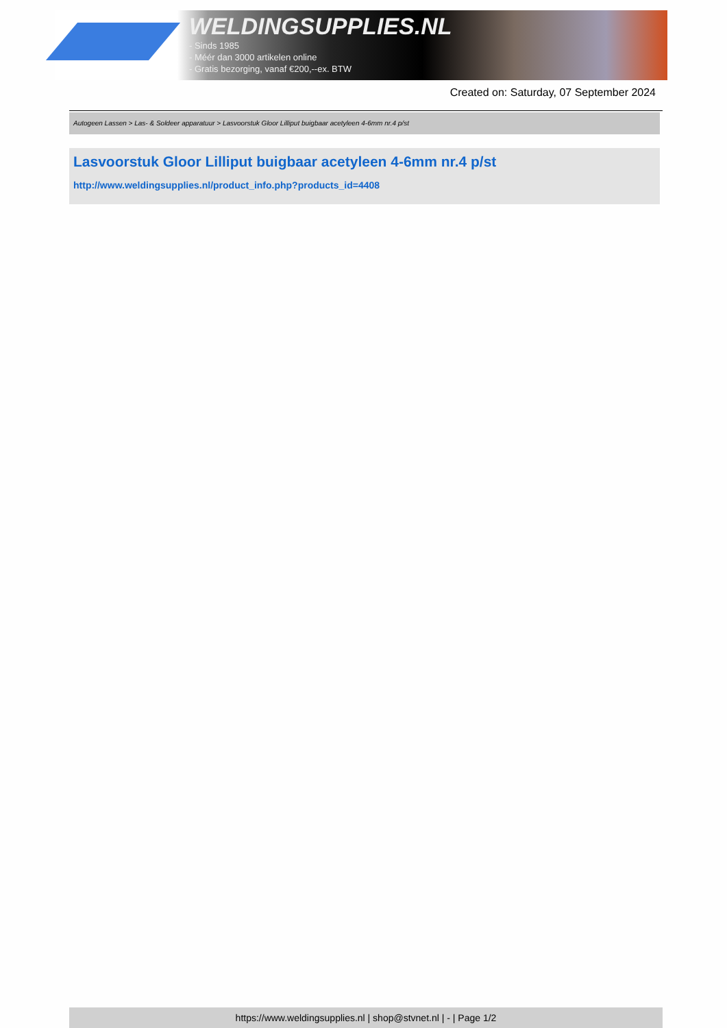WELDINGSUPPLIES.NL
- Sinds 1985
- Méér dan 3000 artikelen online
- Gratis bezorging, vanaf €200,--ex. BTW
Created on: Saturday, 07 September 2024
Autogeen Lassen > Las- & Soldeer apparatuur > Lasvoorstuk Gloor Lilliput buigbaar acetyleen 4-6mm nr.4 p/st
Lasvoorstuk Gloor Lilliput buigbaar acetyleen 4-6mm nr.4 p/st
http://www.weldingsupplies.nl/product_info.php?products_id=4408
https://www.weldingsupplies.nl | shop@stvnet.nl | - | Page 1/2